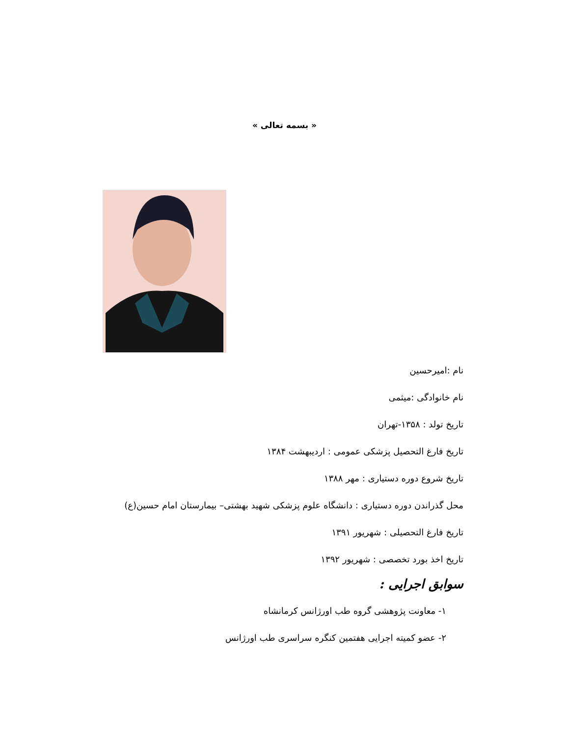« بسمه تعالی »
نام :امیرحسین
نام خانوادگی :میثمی
تاریخ تولد : ۱۳۵۸-تهران
تاریخ فارغ التحصیل پزشکی عمومی : اردیبهشت ۱۳۸۴
تاریخ شروع دوره دستیاری : مهر ۱۳۸۸
محل گذراندن دوره دستیاری : دانشگاه علوم پزشکی شهید بهشتی– بیمارستان امام حسین(ع)
تاریخ فارغ التحصیلی : شهریور ۱۳۹۱
تاریخ اخذ بورد تخصصی : شهریور ۱۳۹۲
سوابق اجرایی :
۱- معاونت پژوهشی گروه طب اورژانس کرمانشاه
۲- عضو کمیته اجرایی هفتمین کنگره سراسری طب اورژانس